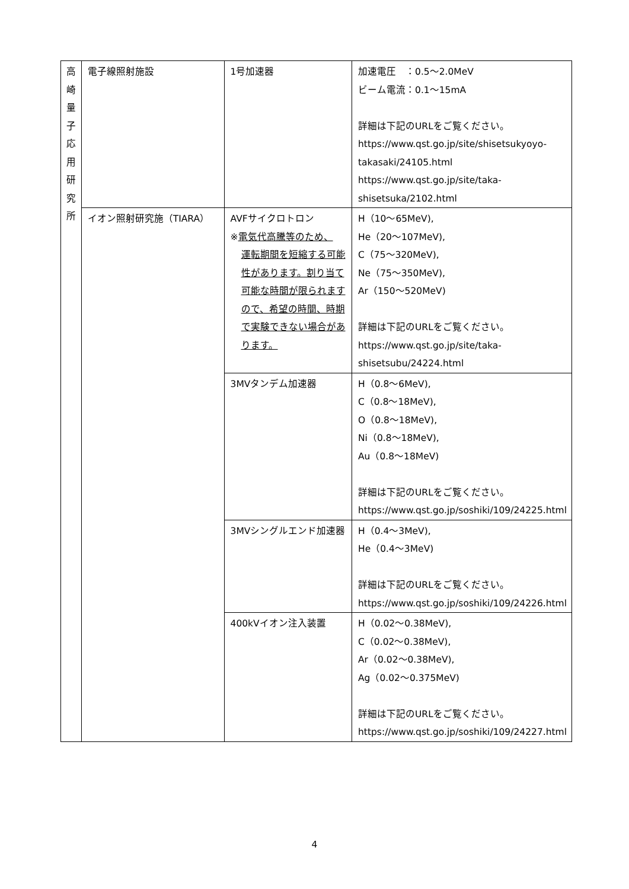| 高 崎 量 子 応 用 研 究 所 | 電子線照射施設 | 1号加速器 | 加速電圧 ：0.5～2.0MeV ビーム電流：0.1～15mA 詳細は下記のURLをご覧ください。 https://www.qst.go.jp/site/shisetsukyoyo-takasaki/24105.html https://www.qst.go.jp/site/taka-shisetsuka/2102.html |
| | イオン照射研究施（TIARA） | AVFサイクロトロン ※ 電気代高騰等のため、 運転期間を短縮する可能性があります。割り当て可能な時間が限られますので、希望の時間、時期で実験できない場合があります。 | H（10～65MeV), He（20～107MeV), C（75～320MeV), Ne（75～350MeV), Ar（150～520MeV) 詳細は下記のURLをご覧ください。 https://www.qst.go.jp/site/taka-shisetsubu/24224.html |
| | | 3MVタンデム加速器 | H（0.8～6MeV), C（0.8～18MeV), O（0.8～18MeV), Ni（0.8～18MeV), Au（0.8～18MeV) 詳細は下記のURLをご覧ください。 https://www.qst.go.jp/soshiki/109/24225.html |
| | | 3MVシングルエンド加速器 | H（0.4～3MeV), He（0.4～3MeV) 詳細は下記のURLをご覧ください。 https://www.qst.go.jp/soshiki/109/24226.html |
| | | 400kVイオン注入装置 | H（0.02～0.38MeV), C（0.02～0.38MeV), Ar（0.02～0.38MeV), Ag（0.02～0.375MeV) 詳細は下記のURLをご覧ください。 https://www.qst.go.jp/soshiki/109/24227.html |
4